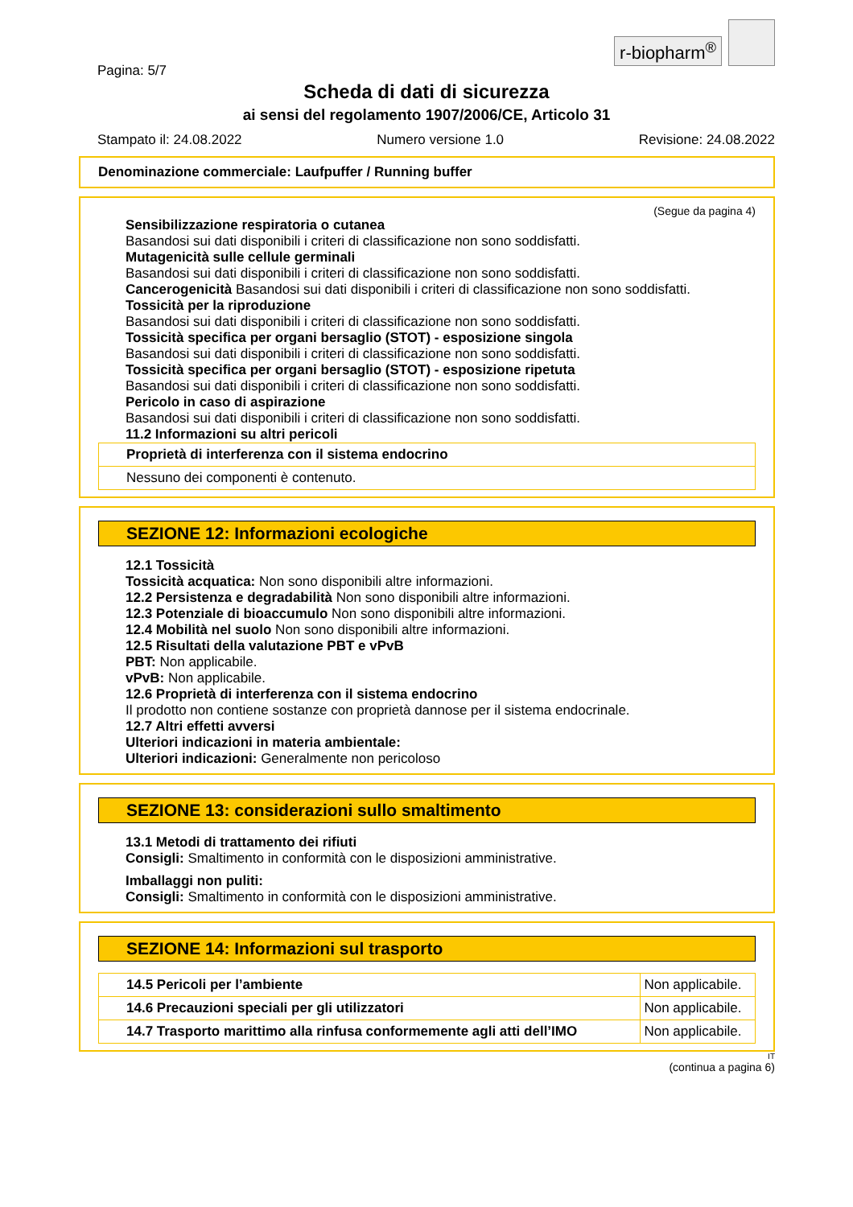r-biopharm<sup>®</sup>
Pagina: 5/7
Scheda di dati di sicurezza
ai sensi del regolamento 1907/2006/CE, Articolo 31
Stampato il: 24.08.2022 Numero versione 1.0 Revisione: 24.08.2022
Denominazione commerciale: Laufpuffer / Running buffer
(Segue da pagina 4)
Sensibilizzazione respiratoria o cutanea
Basandosi sui dati disponibili i criteri di classificazione non sono soddisfatti.
Mutagenicità sulle cellule germinali
Basandosi sui dati disponibili i criteri di classificazione non sono soddisfatti.
Cancerogenicità Basandosi sui dati disponibili i criteri di classificazione non sono soddisfatti.
Tossicità per la riproduzione
Basandosi sui dati disponibili i criteri di classificazione non sono soddisfatti.
Tossicità specifica per organi bersaglio (STOT) - esposizione singola
Basandosi sui dati disponibili i criteri di classificazione non sono soddisfatti.
Tossicità specifica per organi bersaglio (STOT) - esposizione ripetuta
Basandosi sui dati disponibili i criteri di classificazione non sono soddisfatti.
Pericolo in caso di aspirazione
Basandosi sui dati disponibili i criteri di classificazione non sono soddisfatti.
11.2 Informazioni su altri pericoli
| Proprietà di interferenza con il sistema endocrino |
| Nessuno dei componenti è contenuto. |
SEZIONE 12: Informazioni ecologiche
12.1 Tossicità
Tossicità acquatica: Non sono disponibili altre informazioni.
12.2 Persistenza e degradabilità Non sono disponibili altre informazioni.
12.3 Potenziale di bioaccumulo Non sono disponibili altre informazioni.
12.4 Mobilità nel suolo Non sono disponibili altre informazioni.
12.5 Risultati della valutazione PBT e vPvB
PBT: Non applicabile.
vPvB: Non applicabile.
12.6 Proprietà di interferenza con il sistema endocrino
Il prodotto non contiene sostanze con proprietà dannose per il sistema endocrinale.
12.7 Altri effetti avversi
Ulteriori indicazioni in materia ambientale:
Ulteriori indicazioni: Generalmente non pericoloso
SEZIONE 13: considerazioni sullo smaltimento
13.1 Metodi di trattamento dei rifiuti
Consigli: Smaltimento in conformità con le disposizioni amministrative.
Imballaggi non puliti:
Consigli: Smaltimento in conformità con le disposizioni amministrative.
SEZIONE 14: Informazioni sul trasporto
| 14.5 Pericoli per l’ambiente | Non applicabile. |
| 14.6 Precauzioni speciali per gli utilizzatori | Non applicabile. |
| 14.7 Trasporto marittimo alla rinfusa conformemente agli atti dell’IMO | Non applicabile. |
IT
(continua a pagina 6)